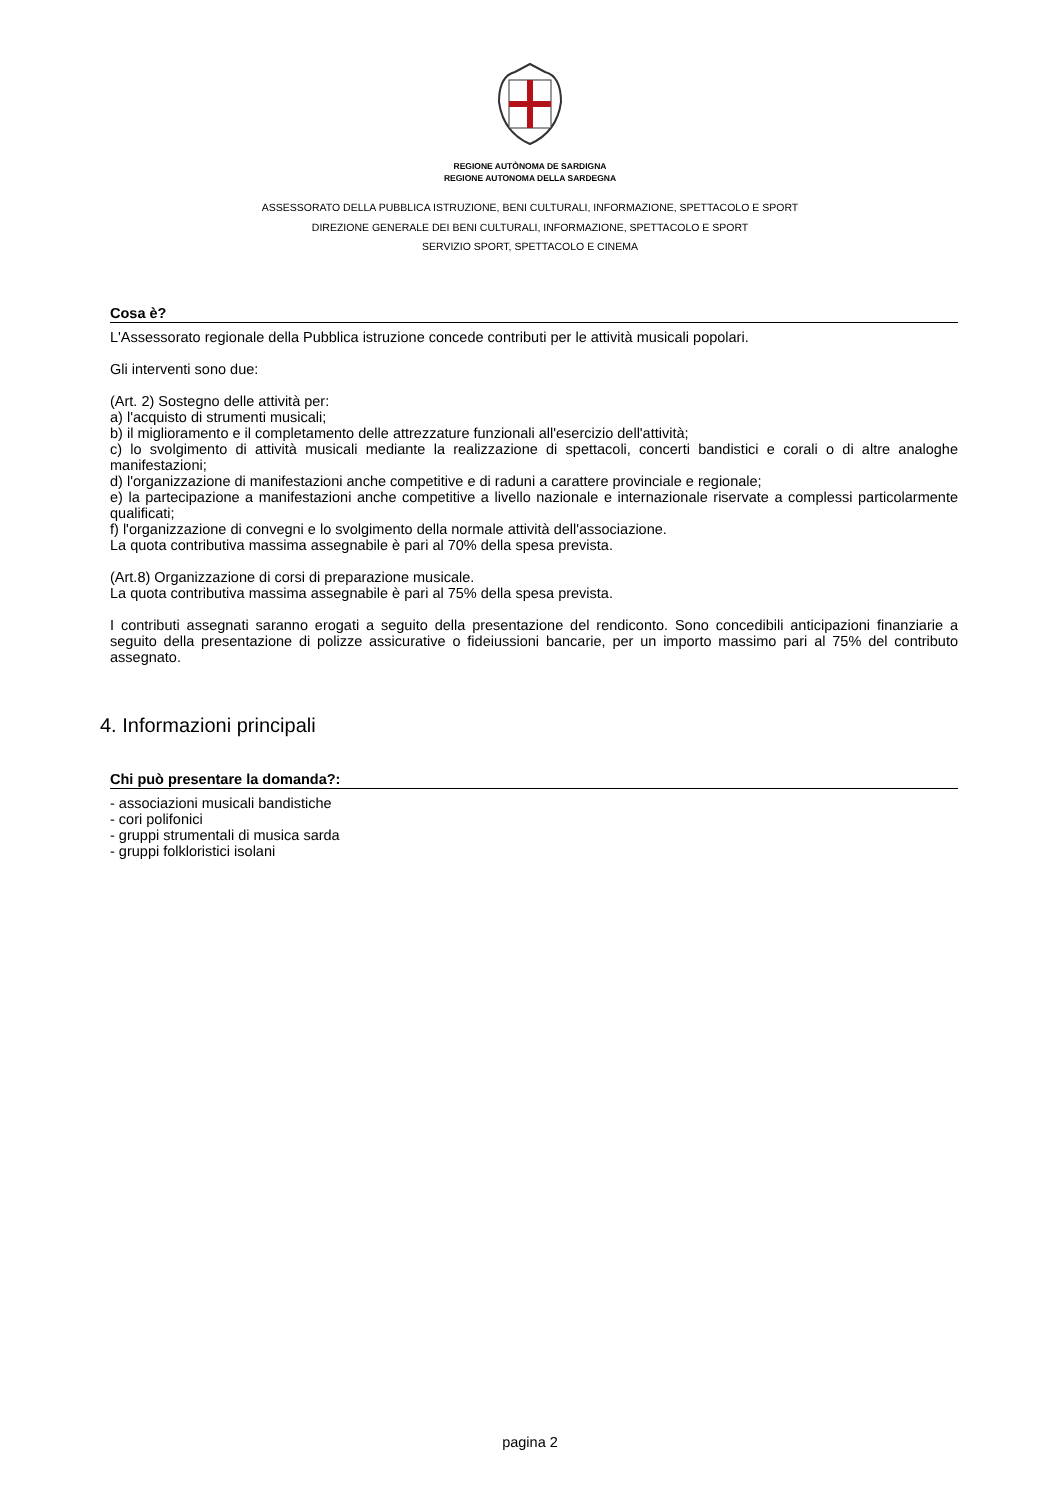REGIONE AUTÒNOMA DE SARDIGNA
REGIONE AUTONOMA DELLA SARDEGNA
ASSESSORATO DELLA PUBBLICA ISTRUZIONE, BENI CULTURALI, INFORMAZIONE, SPETTACOLO E SPORT
DIREZIONE GENERALE DEI BENI CULTURALI, INFORMAZIONE, SPETTACOLO E SPORT
SERVIZIO SPORT, SPETTACOLO E CINEMA
Cosa è?
L'Assessorato regionale della Pubblica istruzione concede contributi per le attività musicali popolari.
Gli interventi sono due:
(Art. 2) Sostegno delle attività per:
a) l'acquisto di strumenti musicali;
b) il miglioramento e il completamento delle attrezzature funzionali all'esercizio dell'attività;
c) lo svolgimento di attività musicali mediante la realizzazione di spettacoli, concerti bandistici e corali o di altre analoghe manifestazioni;
d) l'organizzazione di manifestazioni anche competitive e di raduni a carattere provinciale e regionale;
e) la partecipazione a manifestazioni anche competitive a livello nazionale e internazionale riservate a complessi particolarmente qualificati;
f) l'organizzazione di convegni e lo svolgimento della normale attività dell'associazione.
La quota contributiva massima assegnabile è pari al 70% della spesa prevista.
(Art.8) Organizzazione di corsi di preparazione musicale.
La quota contributiva massima assegnabile è pari al 75% della spesa prevista.
I contributi assegnati saranno erogati a seguito della presentazione del rendiconto. Sono concedibili anticipazioni finanziarie a seguito della presentazione di polizze assicurative o fideiussioni bancarie, per un importo massimo pari al 75% del contributo assegnato.
4. Informazioni principali
Chi può presentare la domanda?:
- associazioni musicali bandistiche
- cori polifonici
- gruppi strumentali di musica sarda
- gruppi folkloristici isolani
pagina 2